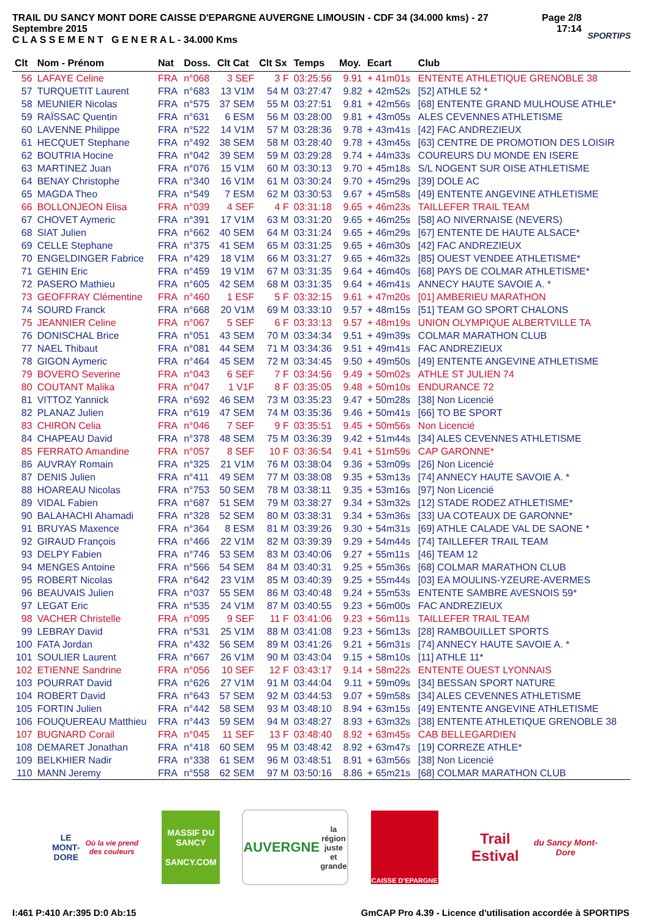TRAIL DU SANCY MONT DORE CAISSE D'EPARGNE AUVERGNE LIMOUSIN - CDF 34 (34.000 kms) - 27 Septembre 2015
C L A S S E M E N T G E N E R A L - 34.000 Kms
Page 2/8
17:14
SPORTIPS
| Clt | Nom - Prénom | Nat | Doss. | Clt Cat | Clt Sx | Temps | Moy. | Ecart | Club |
| --- | --- | --- | --- | --- | --- | --- | --- | --- | --- |
| 56 | LAFAYE Celine | FRA | n°068 | 3 SEF | 3 F | 03:25:56 | 9.91 | + 41m01s | ENTENTE ATHLETIQUE GRENOBLE 38 |
| 57 | TURQUETIT Laurent | FRA | n°683 | 13 V1M | 54 M | 03:27:47 | 9.82 | + 42m52s | [52] ATHLE 52 * |
| 58 | MEUNIER Nicolas | FRA | n°575 | 37 SEM | 55 M | 03:27:51 | 9.81 | + 42m56s | [68] ENTENTE GRAND MULHOUSE ATHLE* |
| 59 | RAÏSSAC Quentin | FRA | n°631 | 6 ESM | 56 M | 03:28:00 | 9.81 | + 43m05s | ALES CEVENNES ATHLETISME |
| 60 | LAVENNE Philippe | FRA | n°522 | 14 V1M | 57 M | 03:28:36 | 9.78 | + 43m41s | [42] FAC ANDREZIEUX |
| 61 | HECQUET Stephane | FRA | n°492 | 38 SEM | 58 M | 03:28:40 | 9.78 | + 43m45s | [63] CENTRE DE PROMOTION DES LOISIR |
| 62 | BOUTRIA Hocine | FRA | n°042 | 39 SEM | 59 M | 03:29:28 | 9.74 | + 44m33s | COUREURS DU MONDE EN ISERE |
| 63 | MARTINEZ Juan | FRA | n°076 | 15 V1M | 60 M | 03:30:13 | 9.70 | + 45m18s | S/L NOGENT SUR OISE ATHLETISME |
| 64 | BENAY Christophe | FRA | n°340 | 16 V1M | 61 M | 03:30:24 | 9.70 | + 45m29s | [39] DOLE AC |
| 65 | MAGDA Theo | FRA | n°549 | 7 ESM | 62 M | 03:30:53 | 9.67 | + 45m58s | [49] ENTENTE ANGEVINE ATHLETISME |
| 66 | BOLLONJEON Elisa | FRA | n°039 | 4 SEF | 4 F | 03:31:18 | 9.65 | + 46m23s | TAILLEFER TRAIL TEAM |
| 67 | CHOVET Aymeric | FRA | n°391 | 17 V1M | 63 M | 03:31:20 | 9.65 | + 46m25s | [58] AO NIVERNAISE (NEVERS) |
| 68 | SIAT Julien | FRA | n°662 | 40 SEM | 64 M | 03:31:24 | 9.65 | + 46m29s | [67] ENTENTE DE HAUTE ALSACE* |
| 69 | CELLE Stephane | FRA | n°375 | 41 SEM | 65 M | 03:31:25 | 9.65 | + 46m30s | [42] FAC ANDREZIEUX |
| 70 | ENGELDINGER Fabrice | FRA | n°429 | 18 V1M | 66 M | 03:31:27 | 9.65 | + 46m32s | [85] OUEST VENDEE ATHLETISME* |
| 71 | GEHIN Eric | FRA | n°459 | 19 V1M | 67 M | 03:31:35 | 9.64 | + 46m40s | [68] PAYS DE COLMAR ATHLETISME* |
| 72 | PASERO Mathieu | FRA | n°605 | 42 SEM | 68 M | 03:31:35 | 9.64 | + 46m41s | ANNECY HAUTE SAVOIE A. * |
| 73 | GEOFFRAY Clémentine | FRA | n°460 | 1 ESF | 5 F | 03:32:15 | 9.61 | + 47m20s | [01] AMBERIEU MARATHON |
| 74 | SOURD Franck | FRA | n°668 | 20 V1M | 69 M | 03:33:10 | 9.57 | + 48m15s | [51] TEAM GO SPORT CHALONS |
| 75 | JEANNIER Celine | FRA | n°067 | 5 SEF | 6 F | 03:33:13 | 9.57 | + 48m19s | UNION OLYMPIQUE ALBERTVILLE TA |
| 76 | DONISCHAL Brice | FRA | n°051 | 43 SEM | 70 M | 03:34:34 | 9.51 | + 49m39s | COLMAR MARATHON CLUB |
| 77 | NAEL Thibaut | FRA | n°081 | 44 SEM | 71 M | 03:34:36 | 9.51 | + 49m41s | FAC ANDREZIEUX |
| 78 | GIGON Aymeric | FRA | n°464 | 45 SEM | 72 M | 03:34:45 | 9.50 | + 49m50s | [49] ENTENTE ANGEVINE ATHLETISME |
| 79 | BOVERO Severine | FRA | n°043 | 6 SEF | 7 F | 03:34:56 | 9.49 | + 50m02s | ATHLE ST JULIEN 74 |
| 80 | COUTANT Malika | FRA | n°047 | 1 V1F | 8 F | 03:35:05 | 9.48 | + 50m10s | ENDURANCE 72 |
| 81 | VITTOZ Yannick | FRA | n°692 | 46 SEM | 73 M | 03:35:23 | 9.47 | + 50m28s | [38] Non Licencié |
| 82 | PLANAZ Julien | FRA | n°619 | 47 SEM | 74 M | 03:35:36 | 9.46 | + 50m41s | [66] TO BE SPORT |
| 83 | CHIRON Celia | FRA | n°046 | 7 SEF | 9 F | 03:35:51 | 9.45 | + 50m56s | Non Licencié |
| 84 | CHAPEAU David | FRA | n°378 | 48 SEM | 75 M | 03:36:39 | 9.42 | + 51m44s | [34] ALES CEVENNES ATHLETISME |
| 85 | FERRATO Amandine | FRA | n°057 | 8 SEF | 10 F | 03:36:54 | 9.41 | + 51m59s | CAP GARONNE* |
| 86 | AUVRAY Romain | FRA | n°325 | 21 V1M | 76 M | 03:38:04 | 9.36 | + 53m09s | [26] Non Licencié |
| 87 | DENIS Julien | FRA | n°411 | 49 SEM | 77 M | 03:38:08 | 9.35 | + 53m13s | [74] ANNECY HAUTE SAVOIE A. * |
| 88 | HOAREAU Nicolas | FRA | n°753 | 50 SEM | 78 M | 03:38:11 | 9.35 | + 53m16s | [97] Non Licencié |
| 89 | VIDAL Fabien | FRA | n°687 | 51 SEM | 79 M | 03:38:27 | 9.34 | + 53m32s | [12] STADE RODEZ ATHLETISME* |
| 90 | BALAHACHI Ahamadi | FRA | n°328 | 52 SEM | 80 M | 03:38:31 | 9.34 | + 53m36s | [33] UA COTEAUX DE GARONNE* |
| 91 | BRUYAS Maxence | FRA | n°364 | 8 ESM | 81 M | 03:39:26 | 9.30 | + 54m31s | [69] ATHLE CALADE VAL DE SAONE * |
| 92 | GIRAUD François | FRA | n°466 | 22 V1M | 82 M | 03:39:39 | 9.29 | + 54m44s | [74] TAILLEFER TRAIL TEAM |
| 93 | DELPY Fabien | FRA | n°746 | 53 SEM | 83 M | 03:40:06 | 9.27 | + 55m11s | [46] TEAM 12 |
| 94 | MENGES Antoine | FRA | n°566 | 54 SEM | 84 M | 03:40:31 | 9.25 | + 55m36s | [68] COLMAR MARATHON CLUB |
| 95 | ROBERT Nicolas | FRA | n°642 | 23 V1M | 85 M | 03:40:39 | 9.25 | + 55m44s | [03] EA MOULINS-YZEURE-AVERMES |
| 96 | BEAUVAIS Julien | FRA | n°037 | 55 SEM | 86 M | 03:40:48 | 9.24 | + 55m53s | ENTENTE SAMBRE AVESNOIS 59* |
| 97 | LEGAT Eric | FRA | n°535 | 24 V1M | 87 M | 03:40:55 | 9.23 | + 56m00s | FAC ANDREZIEUX |
| 98 | VACHER Christelle | FRA | n°095 | 9 SEF | 11 F | 03:41:06 | 9.23 | + 56m11s | TAILLEFER TRAIL TEAM |
| 99 | LEBRAY David | FRA | n°531 | 25 V1M | 88 M | 03:41:08 | 9.23 | + 56m13s | [28] RAMBOUILLET SPORTS |
| 100 | FATA Jordan | FRA | n°432 | 56 SEM | 89 M | 03:41:26 | 9.21 | + 56m31s | [74] ANNECY HAUTE SAVOIE A. * |
| 101 | SOULIER Laurent | FRA | n°667 | 26 V1M | 90 M | 03:43:04 | 9.15 | + 58m10s | [11] ATHLE 11* |
| 102 | ETIENNE Sandrine | FRA | n°056 | 10 SEF | 12 F | 03:43:17 | 9.14 | + 58m22s | ENTENTE OUEST LYONNAIS |
| 103 | POURRAT David | FRA | n°626 | 27 V1M | 91 M | 03:44:04 | 9.11 | + 59m09s | [34] BESSAN SPORT NATURE |
| 104 | ROBERT David | FRA | n°643 | 57 SEM | 92 M | 03:44:53 | 9.07 | + 59m58s | [34] ALES CEVENNES ATHLETISME |
| 105 | FORTIN Julien | FRA | n°442 | 58 SEM | 93 M | 03:48:10 | 8.94 | + 63m15s | [49] ENTENTE ANGEVINE ATHLETISME |
| 106 | FOUQUEREAU Matthieu | FRA | n°443 | 59 SEM | 94 M | 03:48:27 | 8.93 | + 63m32s | [38] ENTENTE ATHLETIQUE GRENOBLE 38 |
| 107 | BUGNARD Corail | FRA | n°045 | 11 SEF | 13 F | 03:48:40 | 8.92 | + 63m45s | CAB BELLEGARDIEN |
| 108 | DEMARET Jonathan | FRA | n°418 | 60 SEM | 95 M | 03:48:42 | 8.92 | + 63m47s | [19] CORREZE ATHLE* |
| 109 | BELKHIER Nadir | FRA | n°338 | 61 SEM | 96 M | 03:48:51 | 8.91 | + 63m56s | [38] Non Licencié |
| 110 | MANN Jeremy | FRA | n°558 | 62 SEM | 97 M | 03:50:16 | 8.86 | + 65m21s | [68] COLMAR MARATHON CLUB |
LE MONT-DORE
Où la vie prend des couleurs
MASSIF DU
SANCY
SANCY.COM
AUVERGNE
la région juste et grande
CAISSE D'EPARGNE
Trail Estival
du Sancy Mont-Dore
I:461 P:410 Ar:395 D:0 Ab:15 GmCAP Pro 4.39 - Licence d'utilisation accordée à SPORTIPS